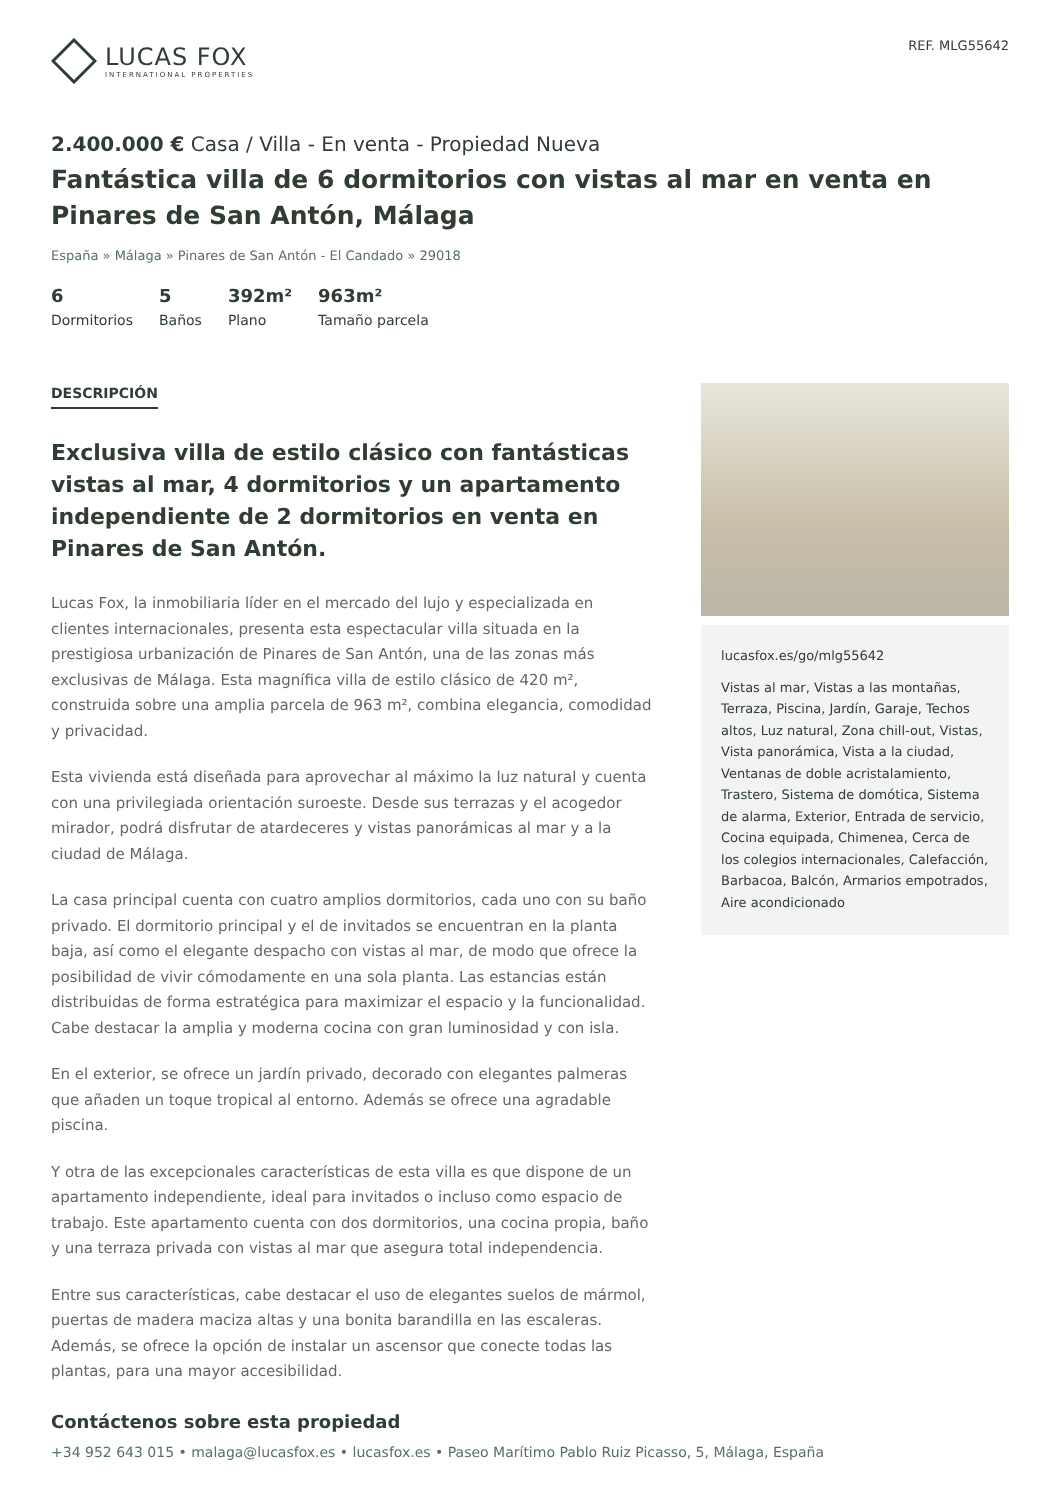LUCAS FOX
INTERNATIONAL PROPERTIES
REF. MLG55642
2.400.000 € Casa / Villa - En venta - Propiedad Nueva
Fantástica villa de 6 dormitorios con vistas al mar en venta en Pinares de San Antón, Málaga
España » Málaga » Pinares de San Antón - El Candado » 29018
6
Dormitorios
5
Baños
392m²
Plano
963m²
Tamaño parcela
DESCRIPCIÓN
Exclusiva villa de estilo clásico con fantásticas vistas al mar, 4 dormitorios y un apartamento independiente de 2 dormitorios en venta en Pinares de San Antón.
Lucas Fox, la inmobiliaria líder en el mercado del lujo y especializada en clientes internacionales, presenta esta espectacular villa situada en la prestigiosa urbanización de Pinares de San Antón, una de las zonas más exclusivas de Málaga. Esta magnífica villa de estilo clásico de 420 m², construida sobre una amplia parcela de 963 m², combina elegancia, comodidad y privacidad.
Esta vivienda está diseñada para aprovechar al máximo la luz natural y cuenta con una privilegiada orientación suroeste. Desde sus terrazas y el acogedor mirador, podrá disfrutar de atardeceres y vistas panorámicas al mar y a la ciudad de Málaga.
La casa principal cuenta con cuatro amplios dormitorios, cada uno con su baño privado. El dormitorio principal y el de invitados se encuentran en la planta baja, así como el elegante despacho con vistas al mar, de modo que ofrece la posibilidad de vivir cómodamente en una sola planta. Las estancias están distribuidas de forma estratégica para maximizar el espacio y la funcionalidad. Cabe destacar la amplia y moderna cocina con gran luminosidad y con isla.
En el exterior, se ofrece un jardín privado, decorado con elegantes palmeras que añaden un toque tropical al entorno. Además se ofrece una agradable piscina.
Y otra de las excepcionales características de esta villa es que dispone de un apartamento independiente, ideal para invitados o incluso como espacio de trabajo. Este apartamento cuenta con dos dormitorios, una cocina propia, baño y una terraza privada con vistas al mar que asegura total independencia.
Entre sus características, cabe destacar el uso de elegantes suelos de mármol, puertas de madera maciza altas y una bonita barandilla en las escaleras. Además, se ofrece la opción de instalar un ascensor que conecte todas las plantas, para una mayor accesibilidad.
lucasfox.es/go/mlg55642
Vistas al mar, Vistas a las montañas, Terraza, Piscina, Jardín, Garaje, Techos altos, Luz natural, Zona chill-out, Vistas, Vista panorámica, Vista a la ciudad, Ventanas de doble acristalamiento, Trastero, Sistema de domótica, Sistema de alarma, Exterior, Entrada de servicio, Cocina equipada, Chimenea, Cerca de los colegios internacionales, Calefacción, Barbacoa, Balcón, Armarios empotrados, Aire acondicionado
Contáctenos sobre esta propiedad
+34 952 643 015 • malaga@lucasfox.es • lucasfox.es • Paseo Marítimo Pablo Ruiz Picasso, 5, Málaga, España